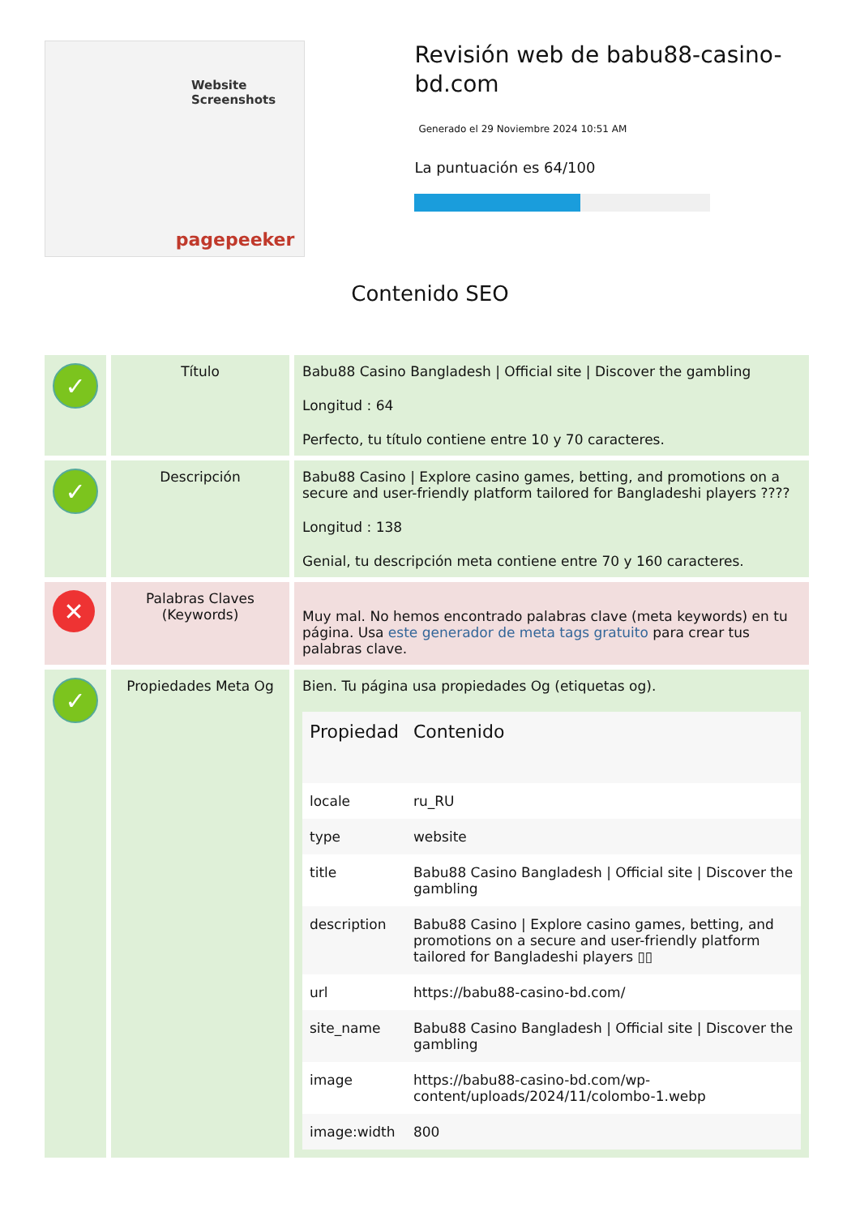Website Screenshots
pagepeeker
Revisión web de babu88-casino-bd.com
Generado el 29 Noviembre 2024 10:51 AM
La puntuación es 64/100
Contenido SEO
| ✓ | Título | Babu88 Casino Bangladesh / Official site / Discover the gambling Longitud : 64 Perfecto, tu título contiene entre 10 y 70 caracteres. |
| ✓ | Descripción | Babu88 Casino / Explore casino games, betting, and promotions on a secure and user-friendly platform tailored for Bangladeshi players ???? Longitud : 138 Genial, tu descripción meta contiene entre 70 y 160 caracteres. |
| ✕ | Palabras Claves (Keywords) | Muy mal. No hemos encontrado palabras clave (meta keywords) en tu página. Usa este generador de meta tags gratuito para crear tus palabras clave. |
| ✓ | Propiedades Meta Og | Bien. Tu página usa propiedades Og (etiquetas og). / Propiedad / Contenido / / --- / --- / / locale / ru_RU / / type / website / / title / Babu88 Casino Bangladesh / Official site / Discover the gambling / / description / Babu88 Casino / Explore casino games, betting, and promotions on a secure and user-friendly platform tailored for Bangladeshi players ▯▯ / / url / https://babu88-casino-bd.com/ / / site_name / Babu88 Casino Bangladesh / Official site / Discover the gambling / / image / https://babu88-casino-bd.com/wp-content/uploads/2024/11/colombo-1.webp / / image:width / 800 / |